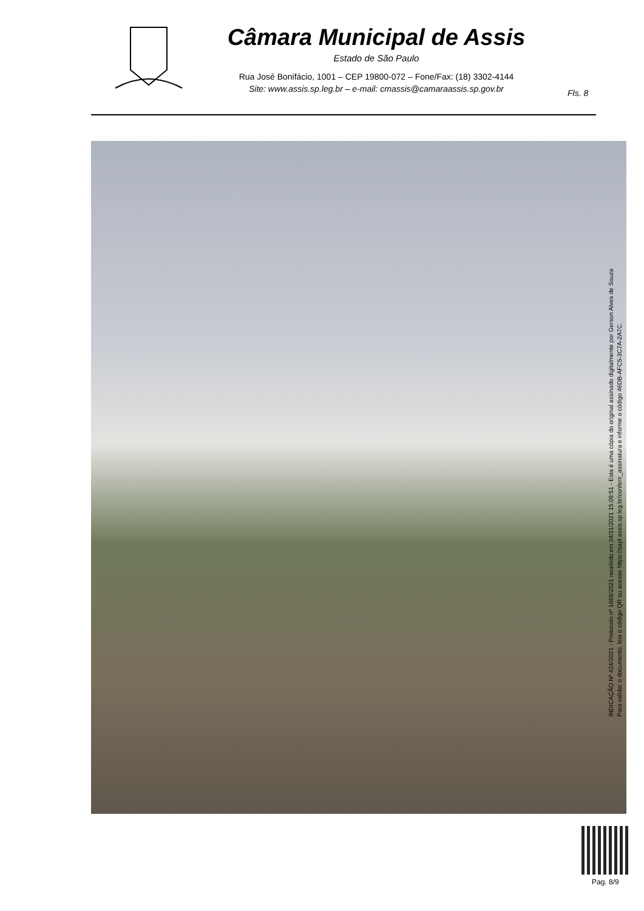Câmara Municipal de Assis
Estado de São Paulo
Rua José Bonifácio, 1001 – CEP 19800-072 – Fone/Fax: (18) 3302-4144
Site: www.assis.sp.leg.br – e-mail: cmassis@camaraassis.sp.gov.br
Fls. 8
INDICAÇÃO Nº 424/2021 - Protocolo nº 1669/2021 recebido em 04/11/2021 15:09:51 - Esta é uma cópia do original assinado digitalmente por Gerson Alves de Souza
Para validar o documento, leia o código QR ou acesse https://sapl.assis.sp.leg.br/conferir_assinatura e informe o código 46DB-AFC5-3C7A-2A7C.
Pag. 8/9